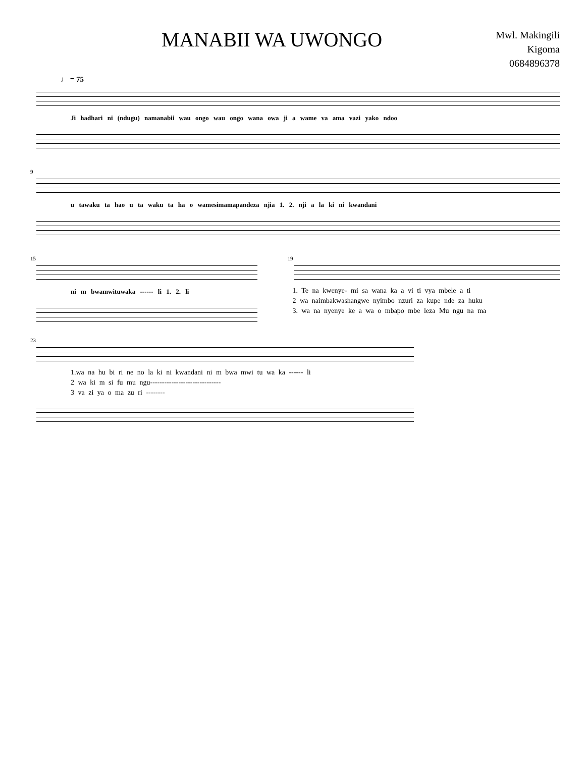MANABII WA UWONGO
Mwl. Makingili
Kigoma
0684896378
♩ = 75
Ji hadhari ni (ndugu) namanabii wau ongo wau ongo wana owa ji a wame va ama vazi yako ndoo
9
u tawaku ta hao u ta waku ta ha o wamesimamapandeza njia 1. 2. nji a la ki ni kwandani
15
ni m bwamwituwaka ------ li 1. 2. li
19
1. Te na kwenye- mi sa wana ka a vi ti vya mbele a ti
2 wa naimbakwashangwe nyimbo nzuri za kupe nde za huku
3. wa na nyenye ke a wa o mbapo mbe leza Mu ngu na ma
23
1.wa na hu bi ri ne no la ki ni kwandani ni m bwa mwi tu wa ka ------ li
2 wa ki m si fu mu ngu------------------------------
3 va zi ya o ma zu ri --------